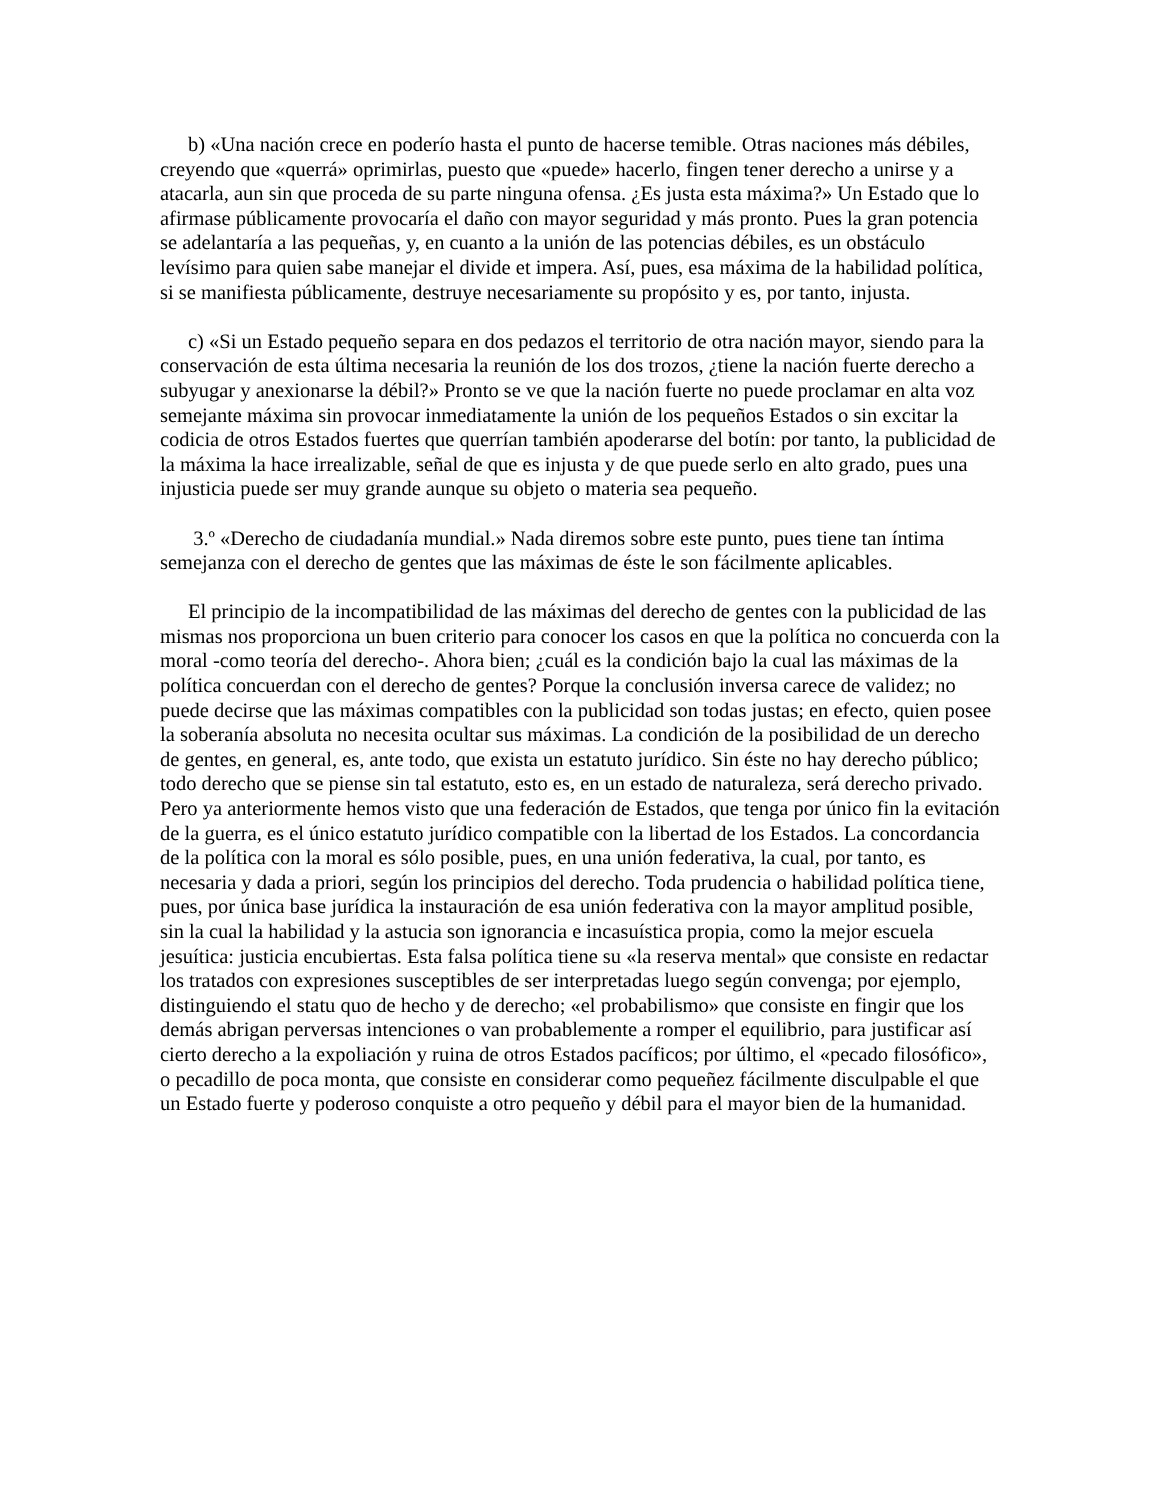b) «Una nación crece en poderío hasta el punto de hacerse temible. Otras naciones más débiles, creyendo que «querrá» oprimirlas, puesto que «puede» hacerlo, fingen tener derecho a unirse y a atacarla, aun sin que proceda de su parte ninguna ofensa. ¿Es justa esta máxima?» Un Estado que lo afirmase públicamente provocaría el daño con mayor seguridad y más pronto. Pues la gran potencia se adelantaría a las pequeñas, y, en cuanto a la unión de las potencias débiles, es un obstáculo levísimo para quien sabe manejar el divide et impera. Así, pues, esa máxima de la habilidad política, si se manifiesta públicamente, destruye necesariamente su propósito y es, por tanto, injusta.
c) «Si un Estado pequeño separa en dos pedazos el territorio de otra nación mayor, siendo para la conservación de esta última necesaria la reunión de los dos trozos, ¿tiene la nación fuerte derecho a subyugar y anexionarse la débil?» Pronto se ve que la nación fuerte no puede proclamar en alta voz semejante máxima sin provocar inmediatamente la unión de los pequeños Estados o sin excitar la codicia de otros Estados fuertes que querrían también apoderarse del botín: por tanto, la publicidad de la máxima la hace irrealizable, señal de que es injusta y de que puede serlo en alto grado, pues una injusticia puede ser muy grande aunque su objeto o materia sea pequeño.
3.º «Derecho de ciudadanía mundial.» Nada diremos sobre este punto, pues tiene tan íntima semejanza con el derecho de gentes que las máximas de éste le son fácilmente aplicables.
El principio de la incompatibilidad de las máximas del derecho de gentes con la publicidad de las mismas nos proporciona un buen criterio para conocer los casos en que la política no concuerda con la moral -como teoría del derecho-. Ahora bien; ¿cuál es la condición bajo la cual las máximas de la política concuerdan con el derecho de gentes? Porque la conclusión inversa carece de validez; no puede decirse que las máximas compatibles con la publicidad son todas justas; en efecto, quien posee la soberanía absoluta no necesita ocultar sus máximas. La condición de la posibilidad de un derecho de gentes, en general, es, ante todo, que exista un estatuto jurídico. Sin éste no hay derecho público; todo derecho que se piense sin tal estatuto, esto es, en un estado de naturaleza, será derecho privado. Pero ya anteriormente hemos visto que una federación de Estados, que tenga por único fin la evitación de la guerra, es el único estatuto jurídico compatible con la libertad de los Estados. La concordancia de la política con la moral es sólo posible, pues, en una unión federativa, la cual, por tanto, es necesaria y dada a priori, según los principios del derecho. Toda prudencia o habilidad política tiene, pues, por única base jurídica la instauración de esa unión federativa con la mayor amplitud posible, sin la cual la habilidad y la astucia son ignorancia e incasuística propia, como la mejor escuela jesuítica: justicia encubiertas. Esta falsa política tiene su «la reserva mental» que consiste en redactar los tratados con expresiones susceptibles de ser interpretadas luego según convenga; por ejemplo, distinguiendo el statu quo de hecho y de derecho; «el probabilismo» que consiste en fingir que los demás abrigan perversas intenciones o van probablemente a romper el equilibrio, para justificar así cierto derecho a la expoliación y ruina de otros Estados pacíficos; por último, el «pecado filosófico», o pecadillo de poca monta, que consiste en considerar como pequeñez fácilmente disculpable el que un Estado fuerte y poderoso conquiste a otro pequeño y débil para el mayor bien de la humanidad.